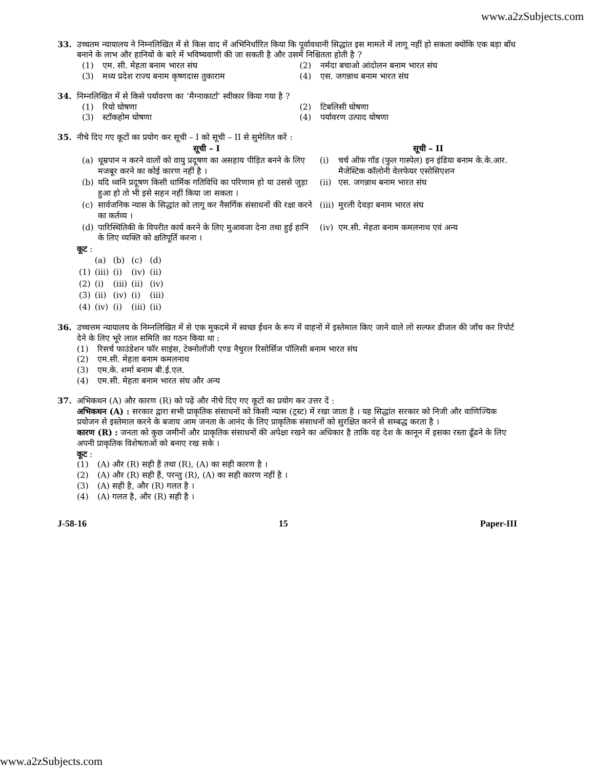www.a2zSubjects.com
33. उच्चतम न्यायालय ने निम्नलिखित में से किस वाद में अभिनिर्धारित किया कि पूर्वावधानी सिद्धांत इस मामले में लागू नहीं हो सकता क्योंकि एक बड़ा बाँध बनाने के लाभ और हानियों के बारे में भविष्यवाणी की जा सकती है और उसमें निश्चितता होती है ?
(1) एम. सी. मेहता बनाम भारत संघ
(2) नर्मदा बचाओ आंदोलन बनाम भारत संघ
(3) मध्य प्रदेश राज्य बनाम कृष्णदास तुकाराम
(4) एस. जगन्नाथ बनाम भारत संघ
34. निम्नलिखित में से किसे पर्यावरण का ‘मैग्नाकार्टा’ स्वीकार किया गया है ?
(1) रियो घोषणा
(2) टिबलिसी घोषणा
(3) स्टॉकहोम घोषणा
(4) पर्यावरण उत्पाद घोषणा
35. नीचे दिए गए कूटों का प्रयोग कर सूची – I को सूची – II से सुमेलित करें :
| | सूची – I | | सूची – II |
| --- | --- | --- | --- |
| (a) | धूम्रपान न करने वालों को वायु प्रदूषण का असहाय पीड़ित बनने के लिए मजबूर करने का कोई कारण नहीं है । | (i) | चर्च ऑफ गॉड (फुल गास्पेल) इन इंडिया बनाम के.के.आर. मैजेस्टिक कॉलोनी वेलफेयर एसोसिएशन |
| (b) | यदि ध्वनि प्रदूषण किसी धार्मिक गतिविधि का परिणाम हो या उससे जुड़ा हुआ हो तो भी इसे सहन नहीं किया जा सकता । | (ii) | एस. जगन्नाथ बनाम भारत संघ |
| (c) | सार्वजनिक न्यास के सिद्धांत को लागू कर नैसर्गिक संसाधनों की रक्षा करने का कर्तव्य । | (iii) | मुरली देवड़ा बनाम भारत संघ |
| (d) | पारिस्थितिकी के विपरीत कार्य करने के लिए मुआवजा देना तथा हुई हानि के लिए व्यक्ति को क्षतिपूर्ति करना । | (iv) | एम.सी. मेहता बनाम कमलनाथ एवं अन्य |
कूट :
| | (a) | (b) | (c) | (d) |
| (1) | (iii) | (i) | (iv) | (ii) |
| (2) | (i) | (iii) | (ii) | (iv) |
| (3) | (ii) | (iv) | (i) | (iii) |
| (4) | (iv) | (i) | (iii) | (ii) |
36. उच्चत्तम न्यायालय के निम्नलिखित में से एक मुकदमे में स्वच्छ ईंधन के रूप में वाहनों में इस्तेमाल किए जाने वाले लो सल्फर डीजल की जाँच कर रिपोर्ट देने के लिए भूरे लाल समिति का गठन किया था :
(1) रिसर्च फाउंडेशन फॉर साइंस, टेक्नोलॉजी एण्ड नैचुरल रिसोर्सिज पॉलिसी बनाम भारत संघ
(2) एम.सी. मेहता बनाम कमलनाथ
(3) एम.के. शर्मा बनाम बी.ई.एल.
(4) एम.सी. मेहता बनाम भारत संघ और अन्य
37. अभिकथन (A) और कारण (R) को पढ़ें और नीचे दिए गए कूटों का प्रयोग कर उत्तर दें :
अभिकथन (A) : सरकार द्वारा सभी प्राकृतिक संसाधनों को किसी न्यास (ट्रस्ट) में रखा जाता है । यह सिद्धांत सरकार को निजी और वाणिज्यिक प्रयोजन से इस्तेमाल करने के बजाय आम जनता के आनंद के लिए प्राकृतिक संसाधनों को सुरक्षित करने से सम्बद्ध करता है ।
कारण (R) : जनता को कुछ जमीनों और प्राकृतिक संसाधनों की अपेक्षा रखने का अधिकार है ताकि वह देश के कानून में इसका रस्ता ढूँढने के लिए अपनी प्राकृतिक विशेषताओं को बनाए रख सके ।
कूट :
(1) (A) और (R) सही हैं तथा (R), (A) का सही कारण है ।
(2) (A) और (R) सही हैं, परन्तु (R), (A) का सही कारण नहीं है ।
(3) (A) सही है, और (R) गलत है ।
(4) (A) गलत है, और (R) सही है ।
J-58-16 15 Paper-III
www.a2zSubjects.com